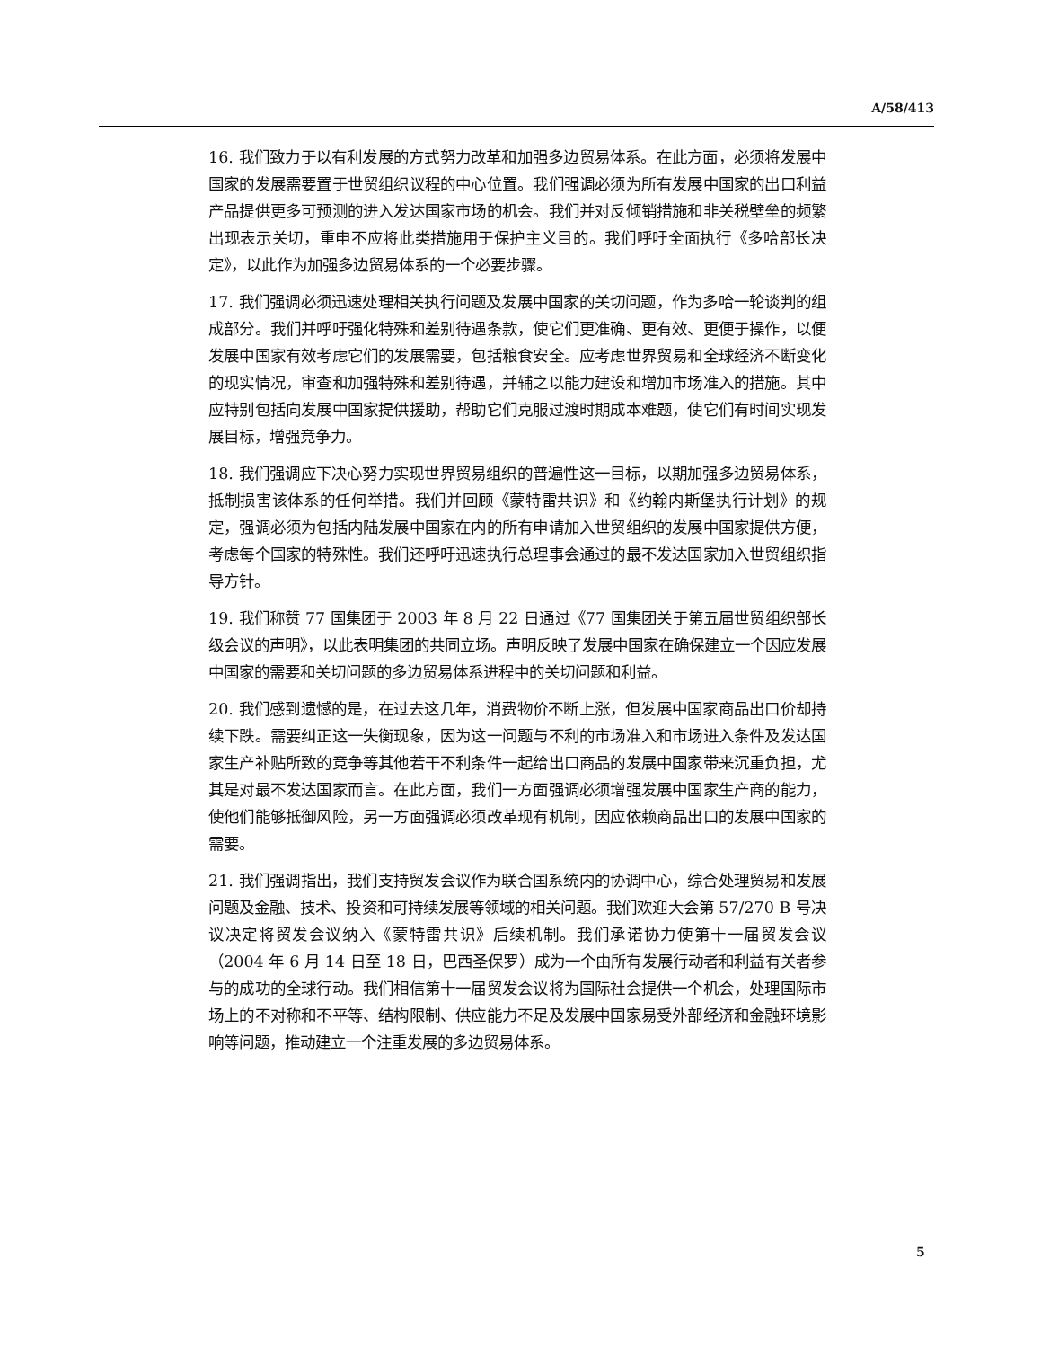A/58/413
16. 我们致力于以有利发展的方式努力改革和加强多边贸易体系。在此方面，必须将发展中国家的发展需要置于世贸组织议程的中心位置。我们强调必须为所有发展中国家的出口利益产品提供更多可预测的进入发达国家市场的机会。我们并对反倾销措施和非关税壁垒的频繁出现表示关切，重申不应将此类措施用于保护主义目的。我们呼吁全面执行《多哈部长决定》，以此作为加强多边贸易体系的一个必要步骤。
17. 我们强调必须迅速处理相关执行问题及发展中国家的关切问题，作为多哈一轮谈判的组成部分。我们并呼吁强化特殊和差别待遇条款，使它们更准确、更有效、更便于操作，以便发展中国家有效考虑它们的发展需要，包括粮食安全。应考虑世界贸易和全球经济不断变化的现实情况，审查和加强特殊和差别待遇，并辅之以能力建设和增加市场准入的措施。其中应特别包括向发展中国家提供援助，帮助它们克服过渡时期成本难题，使它们有时间实现发展目标，增强竞争力。
18. 我们强调应下决心努力实现世界贸易组织的普遍性这一目标，以期加强多边贸易体系，抵制损害该体系的任何举措。我们并回顾《蒙特雷共识》和《约翰内斯堡执行计划》的规定，强调必须为包括内陆发展中国家在内的所有申请加入世贸组织的发展中国家提供方便，考虑每个国家的特殊性。我们还呼吁迅速执行总理事会通过的最不发达国家加入世贸组织指导方针。
19. 我们称赞 77 国集团于 2003 年 8 月 22 日通过《77 国集团关于第五届世贸组织部长级会议的声明》，以此表明集团的共同立场。声明反映了发展中国家在确保建立一个因应发展中国家的需要和关切问题的多边贸易体系进程中的关切问题和利益。
20. 我们感到遗憾的是，在过去这几年，消费物价不断上涨，但发展中国家商品出口价却持续下跌。需要纠正这一失衡现象，因为这一问题与不利的市场准入和市场进入条件及发达国家生产补贴所致的竞争等其他若干不利条件一起给出口商品的发展中国家带来沉重负担，尤其是对最不发达国家而言。在此方面，我们一方面强调必须增强发展中国家生产商的能力，使他们能够抵御风险，另一方面强调必须改革现有机制，因应依赖商品出口的发展中国家的需要。
21. 我们强调指出，我们支持贸发会议作为联合国系统内的协调中心，综合处理贸易和发展问题及金融、技术、投资和可持续发展等领域的相关问题。我们欢迎大会第 57/270 B 号决议决定将贸发会议纳入《蒙特雷共识》后续机制。我们承诺协力使第十一届贸发会议（2004 年 6 月 14 日至 18 日，巴西圣保罗）成为一个由所有发展行动者和利益有关者参与的成功的全球行动。我们相信第十一届贸发会议将为国际社会提供一个机会，处理国际市场上的不对称和不平等、结构限制、供应能力不足及发展中国家易受外部经济和金融环境影响等问题，推动建立一个注重发展的多边贸易体系。
5